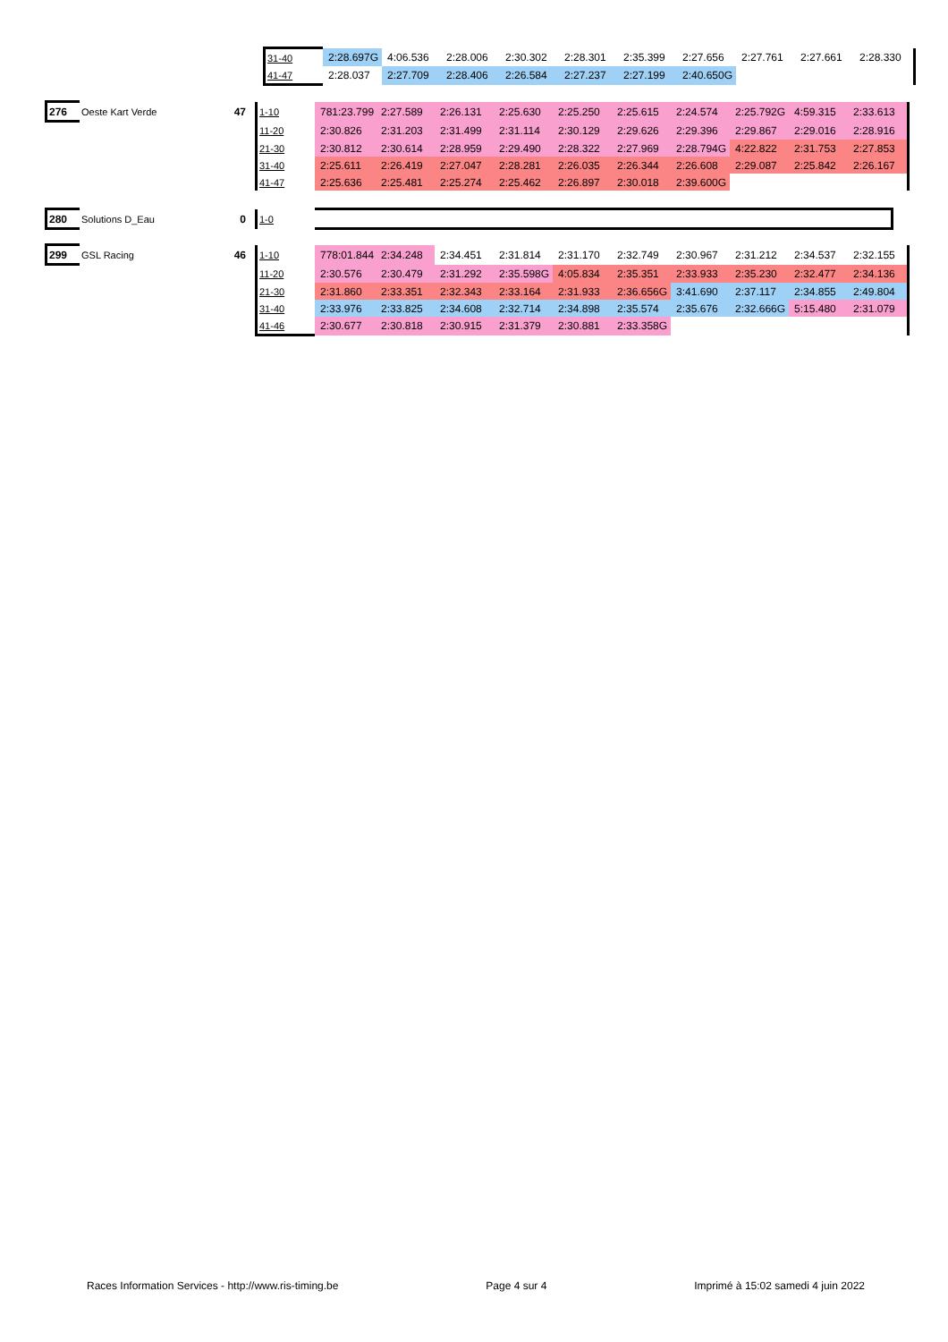| | 31-40 | 2:28.697G | 4:06.536 | 2:28.006 | 2:30.302 | 2:28.301 | 2:35.399 | 2:27.656 | 2:27.761 | 2:27.661 | 2:28.330 |
| | 41-47 | 2:28.037 | 2:27.709 | 2:28.406 | 2:26.584 | 2:27.237 | 2:27.199 | 2:40.650G | | | |
| 276 | Oeste Kart Verde | 47 | 1-10 | 781:23.799 | 2:27.589 | 2:26.131 | 2:25.630 | 2:25.250 | 2:25.615 | 2:24.574 | 2:25.792G | 4:59.315 | 2:33.613 |
| | | | 11-20 | 2:30.826 | 2:31.203 | 2:31.499 | 2:31.114 | 2:30.129 | 2:29.626 | 2:29.396 | 2:29.867 | 2:29.016 | 2:28.916 |
| | | | 21-30 | 2:30.812 | 2:30.614 | 2:28.959 | 2:29.490 | 2:28.322 | 2:27.969 | 2:28.794G | 4:22.822 | 2:31.753 | 2:27.853 |
| | | | 31-40 | 2:25.611 | 2:26.419 | 2:27.047 | 2:28.281 | 2:26.035 | 2:26.344 | 2:26.608 | 2:29.087 | 2:25.842 | 2:26.167 |
| | | | 41-47 | 2:25.636 | 2:25.481 | 2:25.274 | 2:25.462 | 2:26.897 | 2:30.018 | 2:39.600G | | | |
| 280 | Solutions D_Eau | 0 | 1-0 | |
| 299 | GSL Racing | 46 | 1-10 | 778:01.844 | 2:34.248 | 2:34.451 | 2:31.814 | 2:31.170 | 2:32.749 | 2:30.967 | 2:31.212 | 2:34.537 | 2:32.155 |
| | | | 11-20 | 2:30.576 | 2:30.479 | 2:31.292 | 2:35.598G | 4:05.834 | 2:35.351 | 2:33.933 | 2:35.230 | 2:32.477 | 2:34.136 |
| | | | 21-30 | 2:31.860 | 2:33.351 | 2:32.343 | 2:33.164 | 2:31.933 | 2:36.656G | 3:41.690 | 2:37.117 | 2:34.855 | 2:49.804 |
| | | | 31-40 | 2:33.976 | 2:33.825 | 2:34.608 | 2:32.714 | 2:34.898 | 2:35.574 | 2:35.676 | 2:32.666G | 5:15.480 | 2:31.079 |
| | | | 41-46 | 2:30.677 | 2:30.818 | 2:30.915 | 2:31.379 | 2:30.881 | 2:33.358G | | | | |
Races Information Services - http://www.ris-timing.be Page 4 sur 4 Imprimé à 15:02 samedi 4 juin 2022